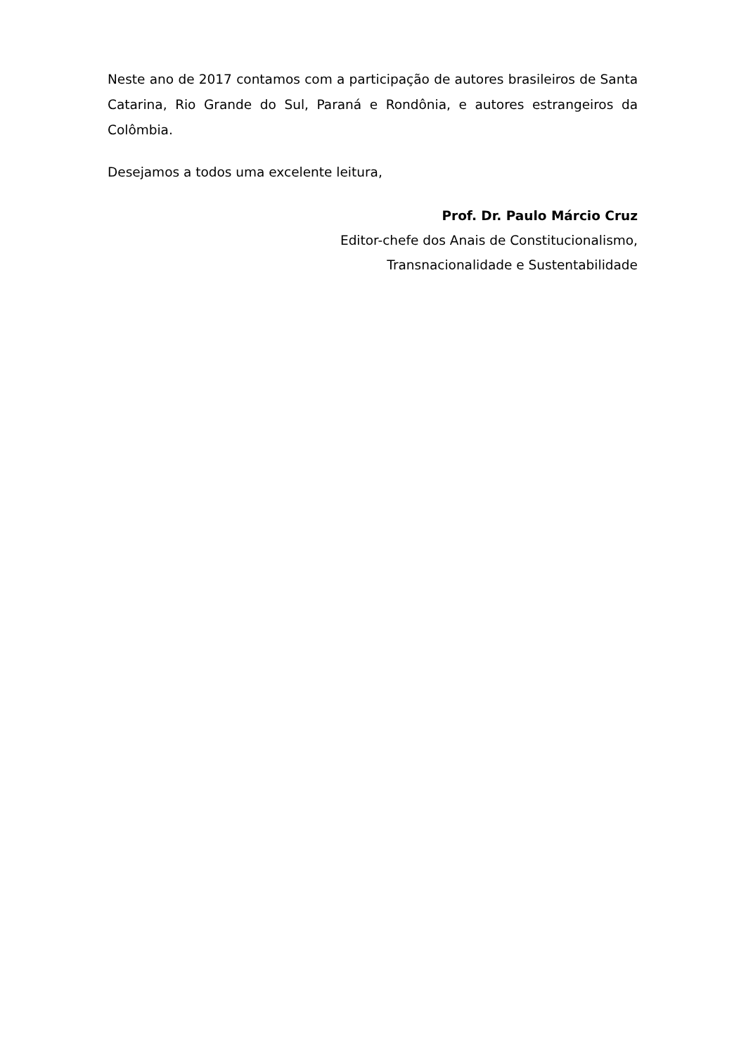Neste ano de 2017 contamos com a participação de autores brasileiros de Santa Catarina, Rio Grande do Sul, Paraná e Rondônia, e autores estrangeiros da Colômbia.
Desejamos a todos uma excelente leitura,
Prof. Dr. Paulo Márcio Cruz
Editor-chefe dos Anais de Constitucionalismo,
Transnacionalidade e Sustentabilidade